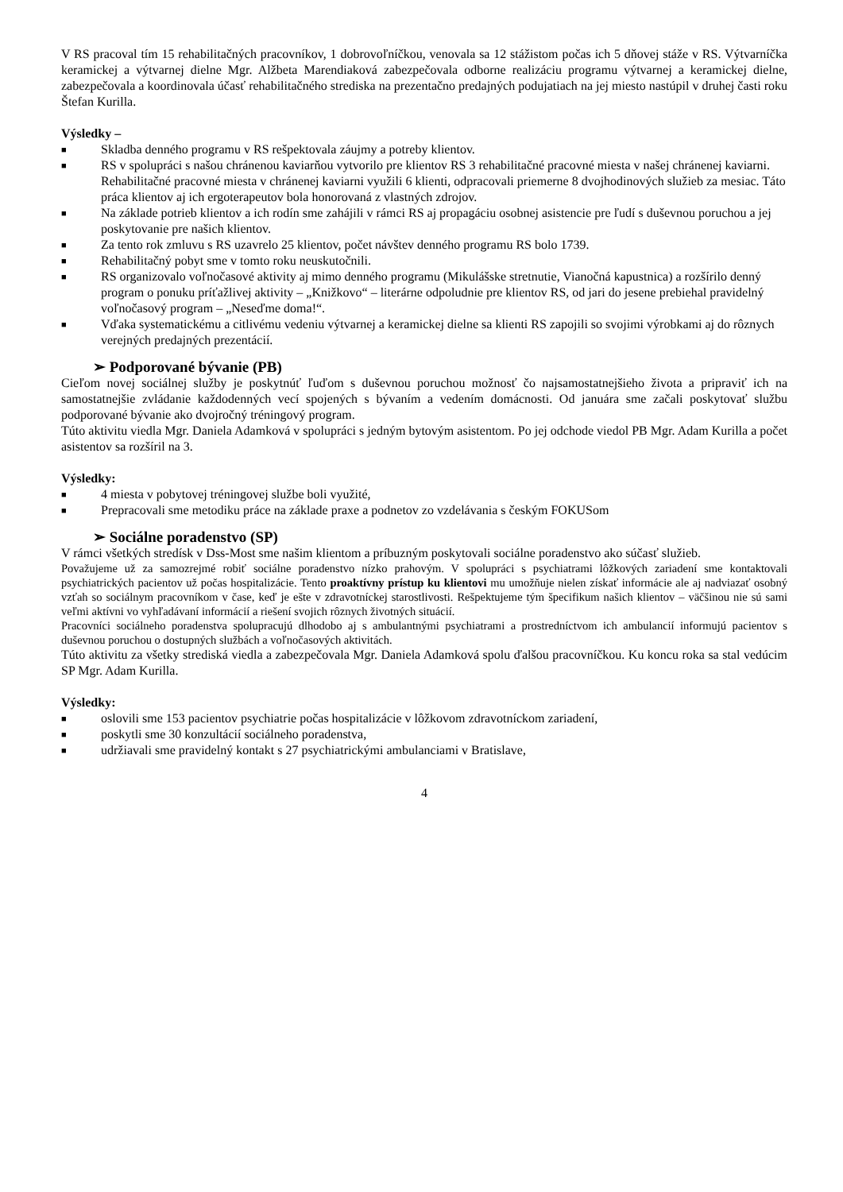V RS pracoval tím 15 rehabilitačných pracovníkov, 1 dobrovoľníčkou, venovala sa 12 stážistom počas ich 5 dňovej stáže v RS. Výtvarníčka keramickej a výtvarnej dielne Mgr. Alžbeta Marendiaková zabezpečovala odborne realizáciu programu výtvarnej a keramickej dielne, zabezpečovala a koordinovala účasť rehabilitačného strediska na prezentačno predajných podujatiach na jej miesto nastúpil v druhej časti roku Štefan Kurilla.
Výsledky –
■ Skladba denného programu v RS rešpektovala záujmy a potreby klientov.
■ RS v spolupráci s našou chránenou kaviarňou vytvorilo pre klientov RS 3 rehabilitačné pracovné miesta v našej chránenej kaviarni. Rehabilitačné pracovné miesta v chránenej kaviarni využili 6 klienti, odpracovali priemerne 8 dvojhodinových služieb za mesiac. Táto práca klientov aj ich ergoterapeutov bola honorovaná z vlastných zdrojov.
■ Na základe potrieb klientov a ich rodín sme zahájili v rámci RS aj propagáciu osobnej asistencie pre ľudí s duševnou poruchou a jej poskytovanie pre našich klientov.
■ Za tento rok zmluvu s RS uzavrelo 25 klientov, počet návštev denného programu RS bolo 1739.
■ Rehabilitačný pobyt sme v tomto roku neuskutočnili.
■ RS organizovalo voľnočasové aktivity aj mimo denného programu (Mikulášske stretnutie, Vianočná kapustnica) a rozšírilo denný program o ponuku príťažlivej aktivity – „Knižkovo“ – literárne odpoludnie pre klientov RS, od jari do jesene prebiehal pravidelný voľnočasový program – „Neseďme doma!“.
■ Vďaka systematickému a citlivému vedeniu výtvarnej a keramickej dielne sa klienti RS zapojili so svojimi výrobkami aj do rôznych verejných predajných prezentácií.
➢ Podporované bývanie (PB)
Cieľom novej sociálnej služby je poskytnúť ľuďom s duševnou poruchou možnosť čo najsamostatnejšieho života a pripraviť ich na samostatnejšie zvládanie každodenných vecí spojených s bývaním a vedením domácnosti. Od januára sme začali poskytovať službu podporované bývanie ako dvojročný tréningový program.
Túto aktivitu viedla Mgr. Daniela Adamková v spolupráci s jedným bytovým asistentom. Po jej odchode viedol PB Mgr. Adam Kurilla a počet asistentov sa rozšíril na 3.
Výsledky:
■ 4 miesta v pobytovej tréningovej službe boli využité,
■ Prepracovali sme metodiku práce na základe praxe a podnetov zo vzdelávania s českým FOKUSom
➢ Sociálne poradenstvo (SP)
V rámci všetkých stredísk v Dss-Most sme našim klientom a príbuzným poskytovali sociálne poradenstvo ako súčasť služieb.
Považujeme už za samozrejmé robiť sociálne poradenstvo nízko prahovým. V spolupráci s psychiatrami lôžkových zariadení sme kontaktovali psychiatrických pacientov už počas hospitalizácie. Tento proaktívny prístup ku klientovi mu umožňuje nielen získať informácie ale aj nadviazať osobný vzťah so sociálnym pracovníkom v čase, keď je ešte v zdravotníckej starostlivosti. Rešpektujeme tým špecifikum našich klientov – väčšinou nie sú sami veľmi aktívni vo vyhľadávaní informácií a riešení svojich rôznych životných situácií.
Pracovníci sociálneho poradenstva spolupracujú dlhodobo aj s ambulantnými psychiatrami a prostredníctvom ich ambulancií informujú pacientov s duševnou poruchou o dostupných službách a voľnočasových aktivitách.
Túto aktivitu za všetky strediská viedla a zabezpečovala Mgr. Daniela Adamková spolu ďalšou pracovníčkou. Ku koncu roka sa stal vedúcim SP Mgr. Adam Kurilla.
Výsledky:
■ oslovili sme 153 pacientov psychiatrie počas hospitalizácie v lôžkovom zdravotníckom zariadení,
■ poskytli sme 30 konzultácií sociálneho poradenstva,
■ udržiavali sme pravidelný kontakt s 27 psychiatrickými ambulanciami v Bratislave,
4